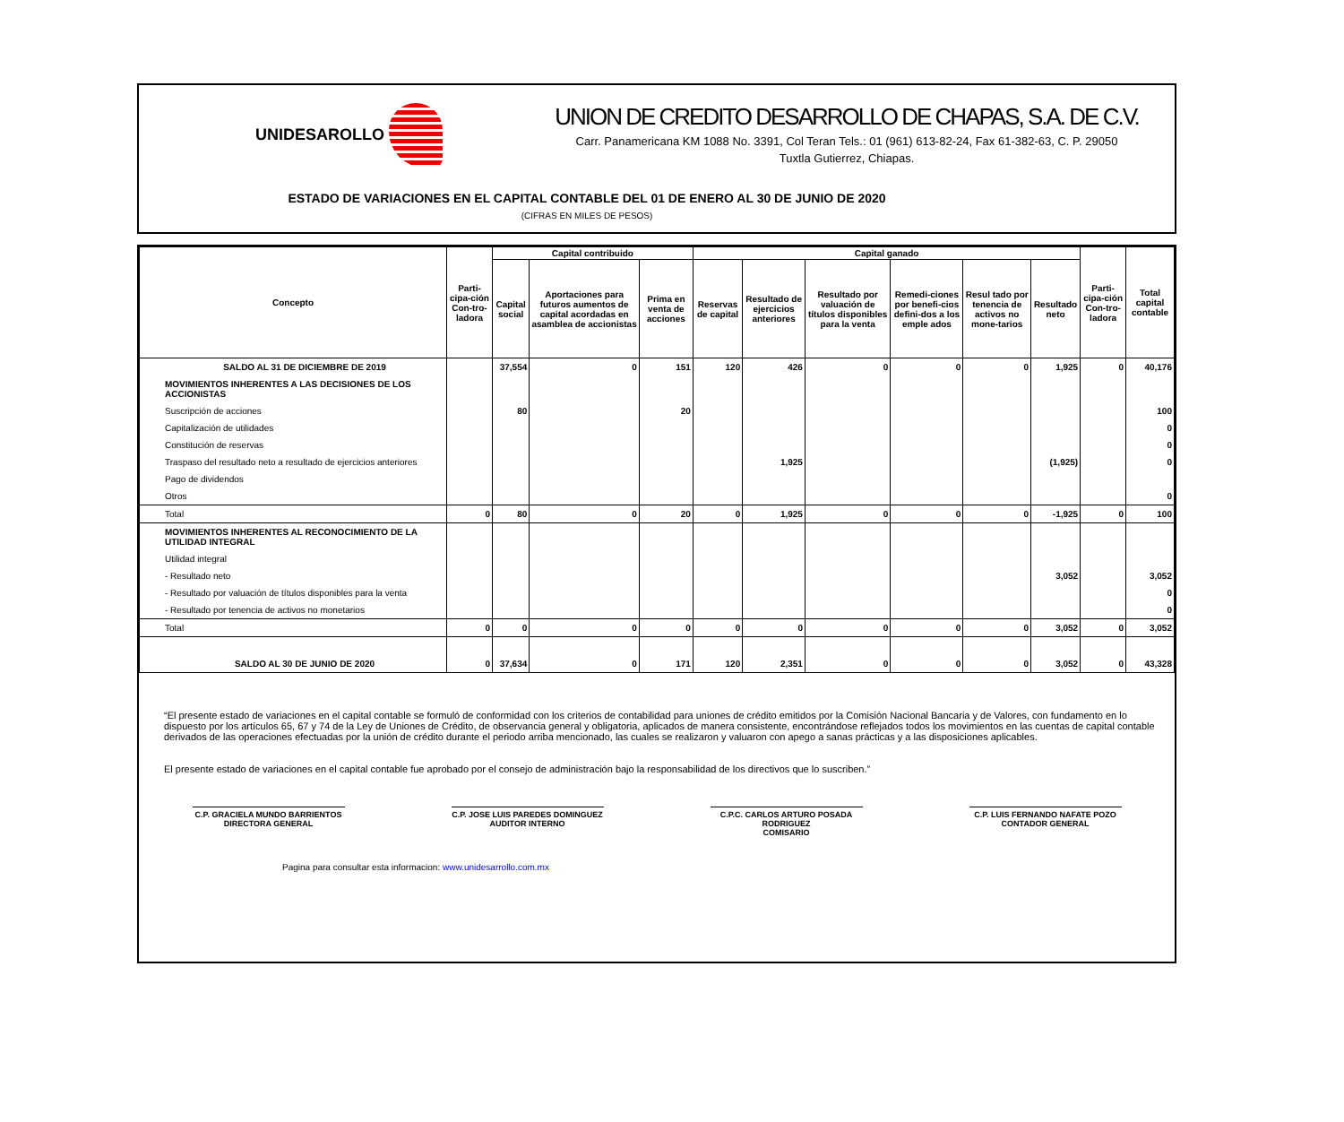UNIDESAROLLO
UNION DE CREDITO DESARROLLO DE CHAPAS, S.A. DE C.V.
Carr. Panamericana KM 1088 No. 3391, Col Teran Tels.: 01 (961) 613-82-24, Fax 61-382-63, C. P. 29050
Tuxtla Gutierrez, Chiapas.
ESTADO DE VARIACIONES EN EL CAPITAL CONTABLE DEL 01 DE ENERO AL 30 DE JUNIO DE 2020
(CIFRAS EN MILES DE PESOS)
| Concepto | Parti-cipa-ción Con-tro-ladora | Capital contribuido | | | Capital ganado | | | | | | Parti-cipa-ción Con-tro-ladora | Total capital contable |
| --- | --- | --- | --- | --- | --- | --- | --- | --- | --- | --- | --- | --- |
| | | Capital social | Aportaciones para futuros aumentos de capital acordadas en asamblea de accionistas | Prima en venta de acciones | Reservas de capital | Resultado de ejercicios anteriores | Resultado por valuación de títulos disponibles para la venta | Remedi-ciones por benefi-cios defini-dos a los emple ados | Resul tado por tenencia de activos no mone-tarios | Resultado neto | | |
| SALDO AL 31 DE DICIEMBRE DE 2019 | | 37,554 | 0 | 151 | 120 | 426 | 0 | 0 | 0 | 1,925 | 0 | 40,176 |
| MOVIMIENTOS INHERENTES A LAS DECISIONES DE LOS ACCIONISTAS | | | | | | | | | | | | |
| Suscripción de acciones | | 80 | | 20 | | | | | | | | 100 |
| Capitalización de utilidades | | | | | | | | | | | | 0 |
| Constitución de reservas | | | | | | | | | | | | 0 |
| Traspaso del resultado neto a resultado de ejercicios anteriores | | | | | | 1,925 | | | | (1,925) | | 0 |
| Pago de dividendos | | | | | | | | | | | | |
| Otros | | | | | | | | | | | | 0 |
| Total | 0 | 80 | 0 | 20 | 0 | 1,925 | 0 | 0 | 0 | -1,925 | 0 | 100 |
| MOVIMIENTOS INHERENTES AL RECONOCIMIENTO DE LA UTILIDAD INTEGRAL | | | | | | | | | | | | |
| Utilidad integral | | | | | | | | | | | | |
| - Resultado neto | | | | | | | | | | 3,052 | | 3,052 |
| - Resultado por valuación de títulos disponibles para la venta | | | | | | | | | | | | 0 |
| - Resultado por tenencia de activos no monetarios | | | | | | | | | | | | 0 |
| Total | 0 | 0 | 0 | 0 | 0 | 0 | 0 | 0 | 0 | 3,052 | 0 | 3,052 |
| SALDO AL 30 DE JUNIO DE 2020 | 0 | 37,634 | 0 | 171 | 120 | 2,351 | 0 | 0 | 0 | 3,052 | 0 | 43,328 |
“El presente estado de variaciones en el capital contable se formuló de conformidad con los criterios de contabilidad para uniones de crédito emitidos por la Comisión Nacional Bancaria y de Valores, con fundamento en lo dispuesto por los artículos 65, 67 y 74 de la Ley de Uniones de Crédito, de observancia general y obligatoria, aplicados de manera consistente, encontrándose reflejados todos los movimientos en las cuentas de capital contable derivados de las operaciones efectuadas por la unión de crédito durante el periodo arriba mencionado, las cuales se realizaron y valuaron con apego a sanas prácticas y a las disposiciones aplicables.
El presente estado de variaciones en el capital contable fue aprobado por el consejo de administración bajo la responsabilidad de los directivos que lo suscriben.”
C.P. GRACIELA MUNDO BARRIENTOS
DIRECTORA GENERAL
C.P. JOSE LUIS PAREDES DOMINGUEZ
AUDITOR INTERNO
C.P.C. CARLOS ARTURO POSADA RODRIGUEZ
COMISARIO
C.P. LUIS FERNANDO NAFATE POZO
CONTADOR GENERAL
Pagina para consultar esta informacion: www.unidesarrollo.com.mx